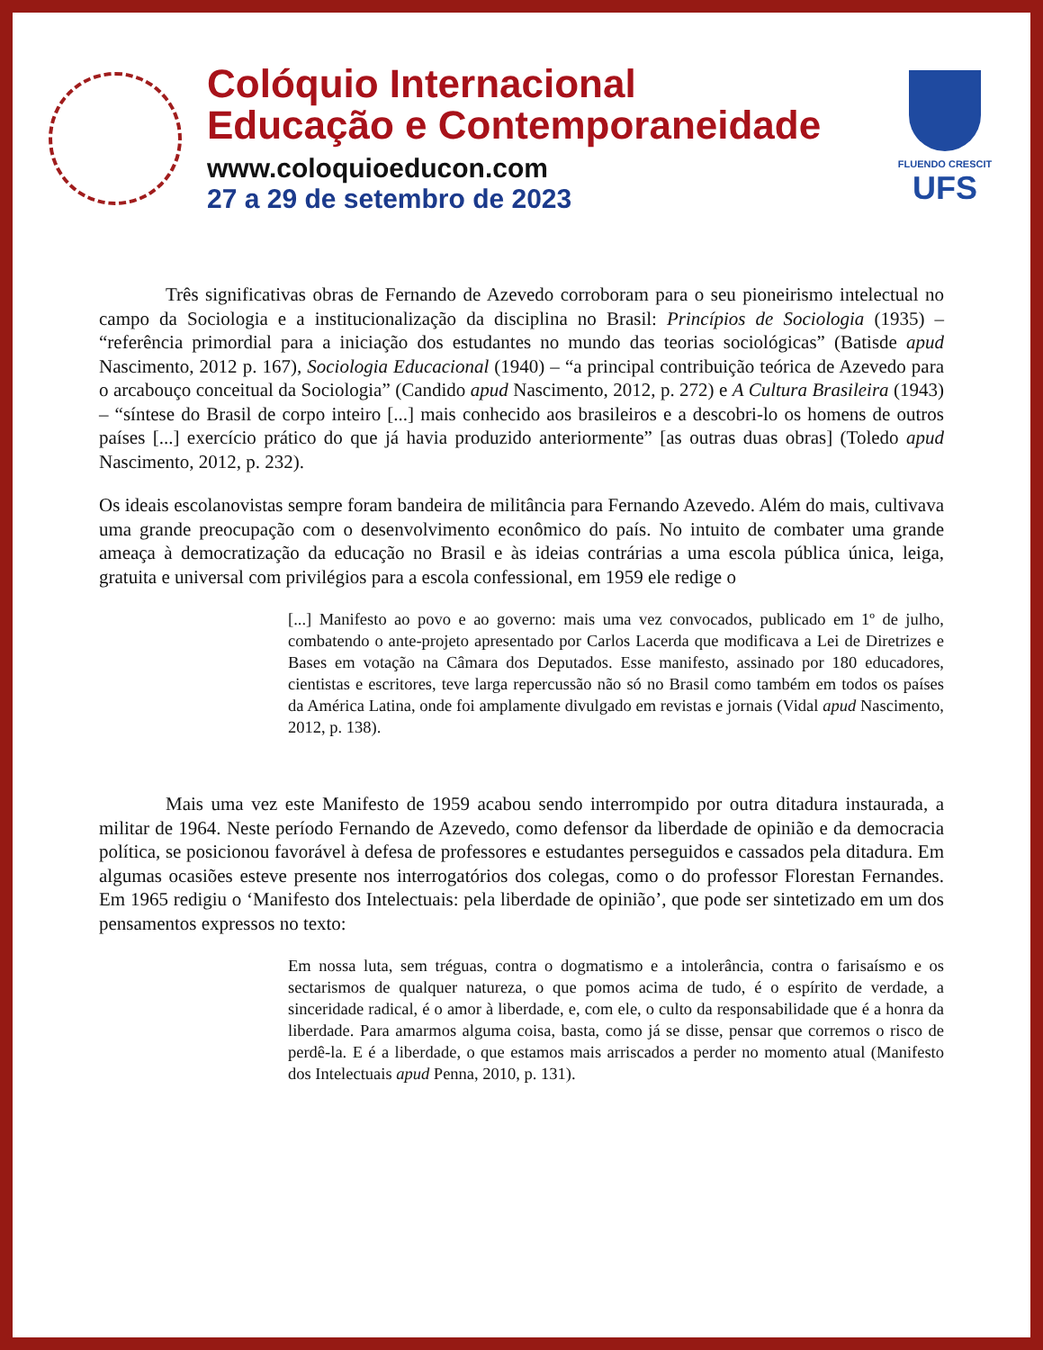Colóquio Internacional
Educação e Contemporaneidade
www.coloquioeducon.com
27 a 29 de setembro de 2023
FLUENDO CRESCIT
UFS
Três significativas obras de Fernando de Azevedo corroboram para o seu pioneirismo intelectual no campo da Sociologia e a institucionalização da disciplina no Brasil: Princípios de Sociologia (1935) – “referência primordial para a iniciação dos estudantes no mundo das teorias sociológicas” (Batisde apud Nascimento, 2012 p. 167), Sociologia Educacional (1940) – “a principal contribuição teórica de Azevedo para o arcabouço conceitual da Sociologia” (Candido apud Nascimento, 2012, p. 272) e A Cultura Brasileira (1943) – “síntese do Brasil de corpo inteiro [...] mais conhecido aos brasileiros e a descobri-lo os homens de outros países [...] exercício prático do que já havia produzido anteriormente” [as outras duas obras] (Toledo apud Nascimento, 2012, p. 232).
Os ideais escolanovistas sempre foram bandeira de militância para Fernando Azevedo. Além do mais, cultivava uma grande preocupação com o desenvolvimento econômico do país. No intuito de combater uma grande ameaça à democratização da educação no Brasil e às ideias contrárias a uma escola pública única, leiga, gratuita e universal com privilégios para a escola confessional, em 1959 ele redige o
[...] Manifesto ao povo e ao governo: mais uma vez convocados, publicado em 1º de julho, combatendo o ante-projeto apresentado por Carlos Lacerda que modificava a Lei de Diretrizes e Bases em votação na Câmara dos Deputados. Esse manifesto, assinado por 180 educadores, cientistas e escritores, teve larga repercussão não só no Brasil como também em todos os países da América Latina, onde foi amplamente divulgado em revistas e jornais (Vidal apud Nascimento, 2012, p. 138).
Mais uma vez este Manifesto de 1959 acabou sendo interrompido por outra ditadura instaurada, a militar de 1964. Neste período Fernando de Azevedo, como defensor da liberdade de opinião e da democracia política, se posicionou favorável à defesa de professores e estudantes perseguidos e cassados pela ditadura. Em algumas ocasiões esteve presente nos interrogatórios dos colegas, como o do professor Florestan Fernandes. Em 1965 redigiu o ‘Manifesto dos Intelectuais: pela liberdade de opinião’, que pode ser sintetizado em um dos pensamentos expressos no texto:
Em nossa luta, sem tréguas, contra o dogmatismo e a intolerância, contra o farisaísmo e os sectarismos de qualquer natureza, o que pomos acima de tudo, é o espírito de verdade, a sinceridade radical, é o amor à liberdade, e, com ele, o culto da responsabilidade que é a honra da liberdade. Para amarmos alguma coisa, basta, como já se disse, pensar que corremos o risco de perdê-la. E é a liberdade, o que estamos mais arriscados a perder no momento atual (Manifesto dos Intelectuais apud Penna, 2010, p. 131).